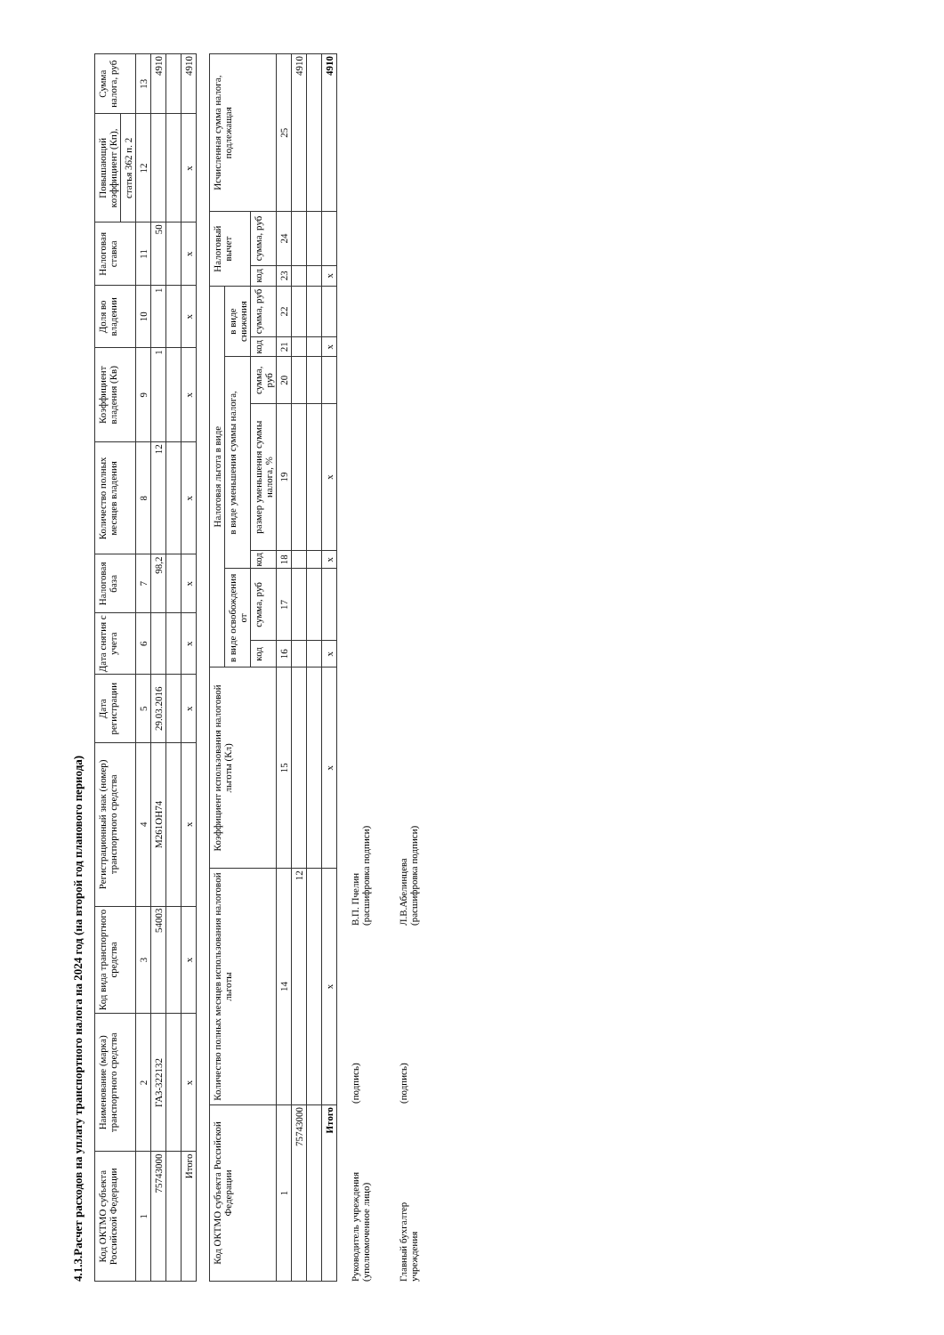4.1.3.Расчет расходов на уплату транспортного налога на 2024 год (на второй год планового периода)
| Код ОКТМО субъекта Российской Федерации | Наименование (марка) транспортного средства | Код вида транспортного средства | Регистрационный знак (номер) транспортного средства | Дата регистрации | Дата снятия с учета | Налоговая база | Количество полных месяцев владения | Коэффициент владения (Кв) | Доля во владении | Налоговая ставка | Повышающий коэффициент (Кп), | Сумма налога, руб |
| --- | --- | --- | --- | --- | --- | --- | --- | --- | --- | --- | --- | --- |
| | | | | | | | | | | | статья 362 п. 2 | |
| 1 | 2 | 3 | 4 | 5 | 6 | 7 | 8 | 9 | 10 | 11 | 12 | 13 |
| 75743000 | ГАЗ-322132 | 54003 | М261ОН74 | 29.03.2016 | | 98,2 | 12 | 1 | 1 | 50 | | 4910 |
| Итого | x | x | x | x | x | x | x | x | x | x | x | 4910 |
| Код ОКТМО субъекта Российской Федерации | Количество полных месяцев использования налоговой льготы | Коэффициент использования налоговой льготы (Кл) | Налоговая льгота в виде | | | | | | | Налоговый вычет | | Исчисленная сумма налога, подлежащая |
| --- | --- | --- | --- | --- | --- | --- | --- | --- | --- | --- | --- | --- |
| | | | в виде освобождения от | | в виде уменьшения суммы налога, | | | в виде снижения | | | | |
| | | | код | сумма, руб | код | размер уменьшения суммы налога, % | сумма, руб | код | сумма, руб | код | сумма, руб | |
| 1 | 14 | 15 | 16 | 17 | 18 | 19 | 20 | 21 | 22 | 23 | 24 | 25 |
| 75743000 | 12 | | | | | | | | | | | 4910 |
| Итого | x | x | x | | x | x | | x | | x | | 4910 |
Руководитель учреждения
(уполномоченное лицо)
(подпись)
В.П. Пчелин
(расшифровка подписи)
Главный бухгалтер
учреждения
(подпись)
Л.В.Абелинцева
(расшифровка подписи)